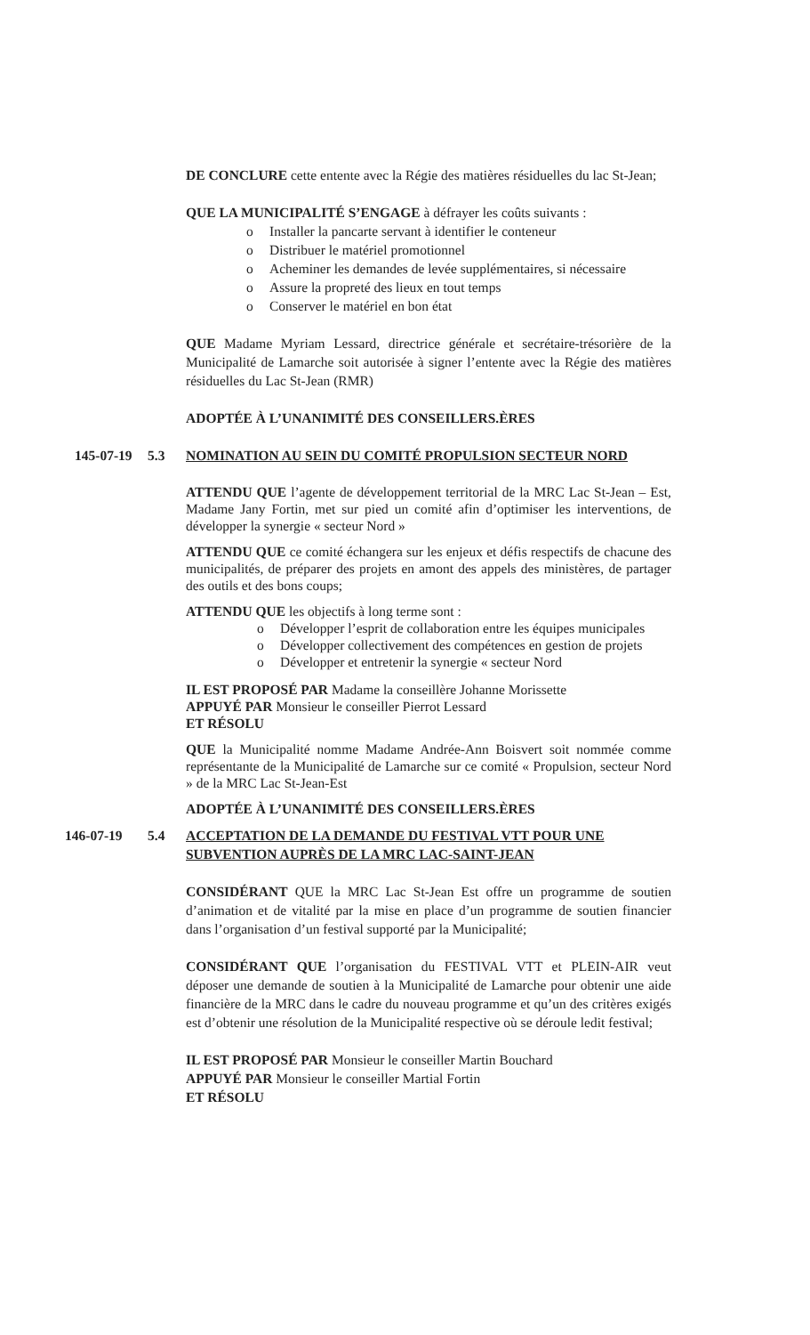DE CONCLURE cette entente avec la Régie des matières résiduelles du lac St-Jean;
QUE LA MUNICIPALITÉ S’ENGAGE à défrayer les coûts suivants :
o Installer la pancarte servant à identifier le conteneur
o Distribuer le matériel promotionnel
o Acheminer les demandes de levée supplémentaires, si nécessaire
o Assure la propreté des lieux en tout temps
o Conserver le matériel en bon état
QUE Madame Myriam Lessard, directrice générale et secrétaire-trésorière de la Municipalité de Lamarche soit autorisée à signer l’entente avec la Régie des matières résiduelles du Lac St-Jean (RMR)
ADOPTÉE À L’UNANIMITÉ DES CONSEILLERS.ÈRES
145-07-19 5.3 NOMINATION AU SEIN DU COMITÉ PROPULSION SECTEUR NORD
ATTENDU QUE l’agente de développement territorial de la MRC Lac St-Jean – Est, Madame Jany Fortin, met sur pied un comité afin d’optimiser les interventions, de développer la synergie « secteur Nord »
ATTENDU QUE ce comité échangera sur les enjeux et défis respectifs de chacune des municipalités, de préparer des projets en amont des appels des ministères, de partager des outils et des bons coups;
ATTENDU QUE les objectifs à long terme sont :
o Développer l’esprit de collaboration entre les équipes municipales
o Développer collectivement des compétences en gestion de projets
o Développer et entretenir la synergie « secteur Nord
IL EST PROPOSÉ PAR Madame la conseillère Johanne Morissette
APPUYÉ PAR Monsieur le conseiller Pierrot Lessard
ET RÉSOLU
QUE la Municipalité nomme Madame Andrée-Ann Boisvert soit nommée comme représentante de la Municipalité de Lamarche sur ce comité « Propulsion, secteur Nord » de la MRC Lac St-Jean-Est
ADOPTÉE À L’UNANIMITÉ DES CONSEILLERS.ÈRES
146-07-19 5.4 ACCEPTATION DE LA DEMANDE DU FESTIVAL VTT POUR UNE SUBVENTION AUPRÈS DE LA MRC LAC-SAINT-JEAN
CONSIDÉRANT QUE la MRC Lac St-Jean Est offre un programme de soutien d’animation et de vitalité par la mise en place d’un programme de soutien financier dans l’organisation d’un festival supporté par la Municipalité;
CONSIDÉRANT QUE l’organisation du FESTIVAL VTT et PLEIN-AIR veut déposer une demande de soutien à la Municipalité de Lamarche pour obtenir une aide financière de la MRC dans le cadre du nouveau programme et qu’un des critères exigés est d’obtenir une résolution de la Municipalité respective où se déroule ledit festival;
IL EST PROPOSÉ PAR Monsieur le conseiller Martin Bouchard
APPUYÉ PAR Monsieur le conseiller Martial Fortin
ET RÉSOLU